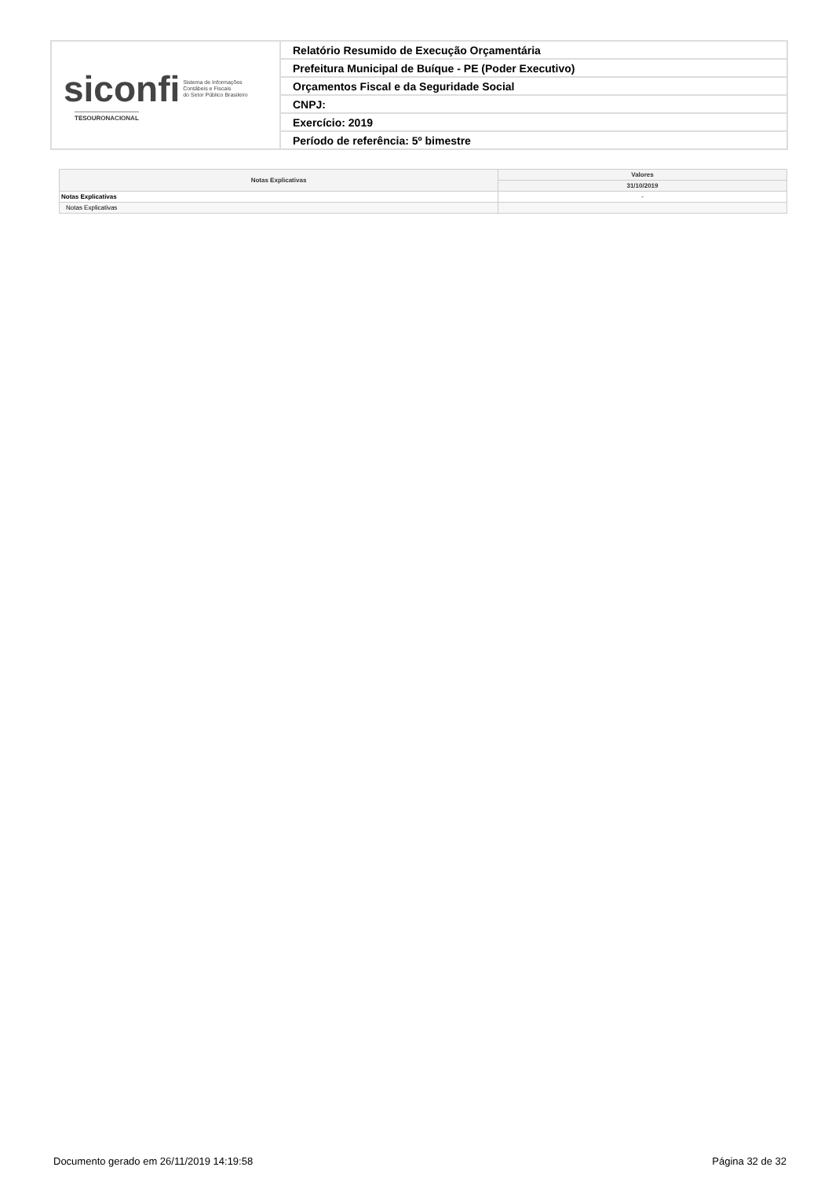| siconfi Sistema de Informações Contábeis e Fiscais do Setor Público Brasileiro TESOURONACIONAL | Relatório Resumido de Execução Orçamentária |
| | Prefeitura Municipal de Buíque - PE (Poder Executivo) |
| | Orçamentos Fiscal e da Seguridade Social |
| | CNPJ: |
| | Exercício: 2019 |
| | Período de referência: 5º bimestre |
| Notas Explicativas | Valores |
| --- | --- |
| | 31/10/2019 |
| Notas Explicativas | - |
| Notas Explicativas | |
Documento gerado em 26/11/2019 14:19:58 Página 32 de 32